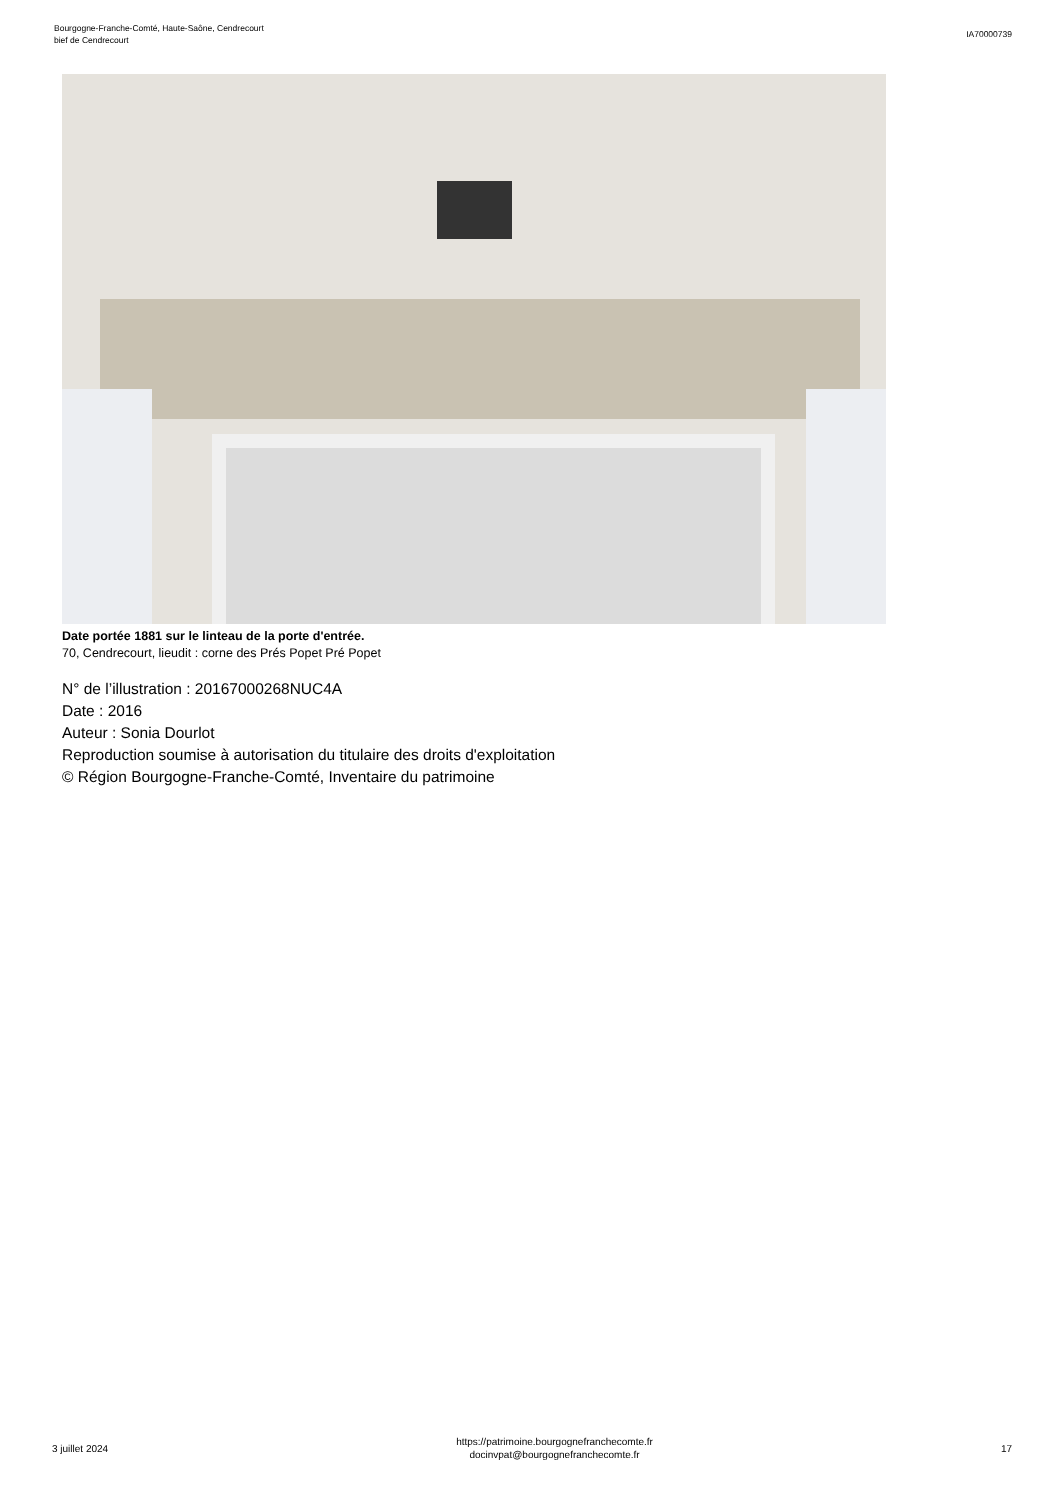Bourgogne-Franche-Comté, Haute-Saône, Cendrecourt
bief de Cendrecourt
IA70000739
Date portée 1881 sur le linteau de la porte d'entrée.
70, Cendrecourt, lieudit : corne des Prés Popet Pré Popet
N° de l’illustration : 20167000268NUC4A
Date : 2016
Auteur : Sonia Dourlot
Reproduction soumise à autorisation du titulaire des droits d'exploitation
© Région Bourgogne-Franche-Comté, Inventaire du patrimoine
3 juillet 2024
https://patrimoine.bourgognefranchecomte.fr
docinvpat@bourgognefranchecomte.fr
17